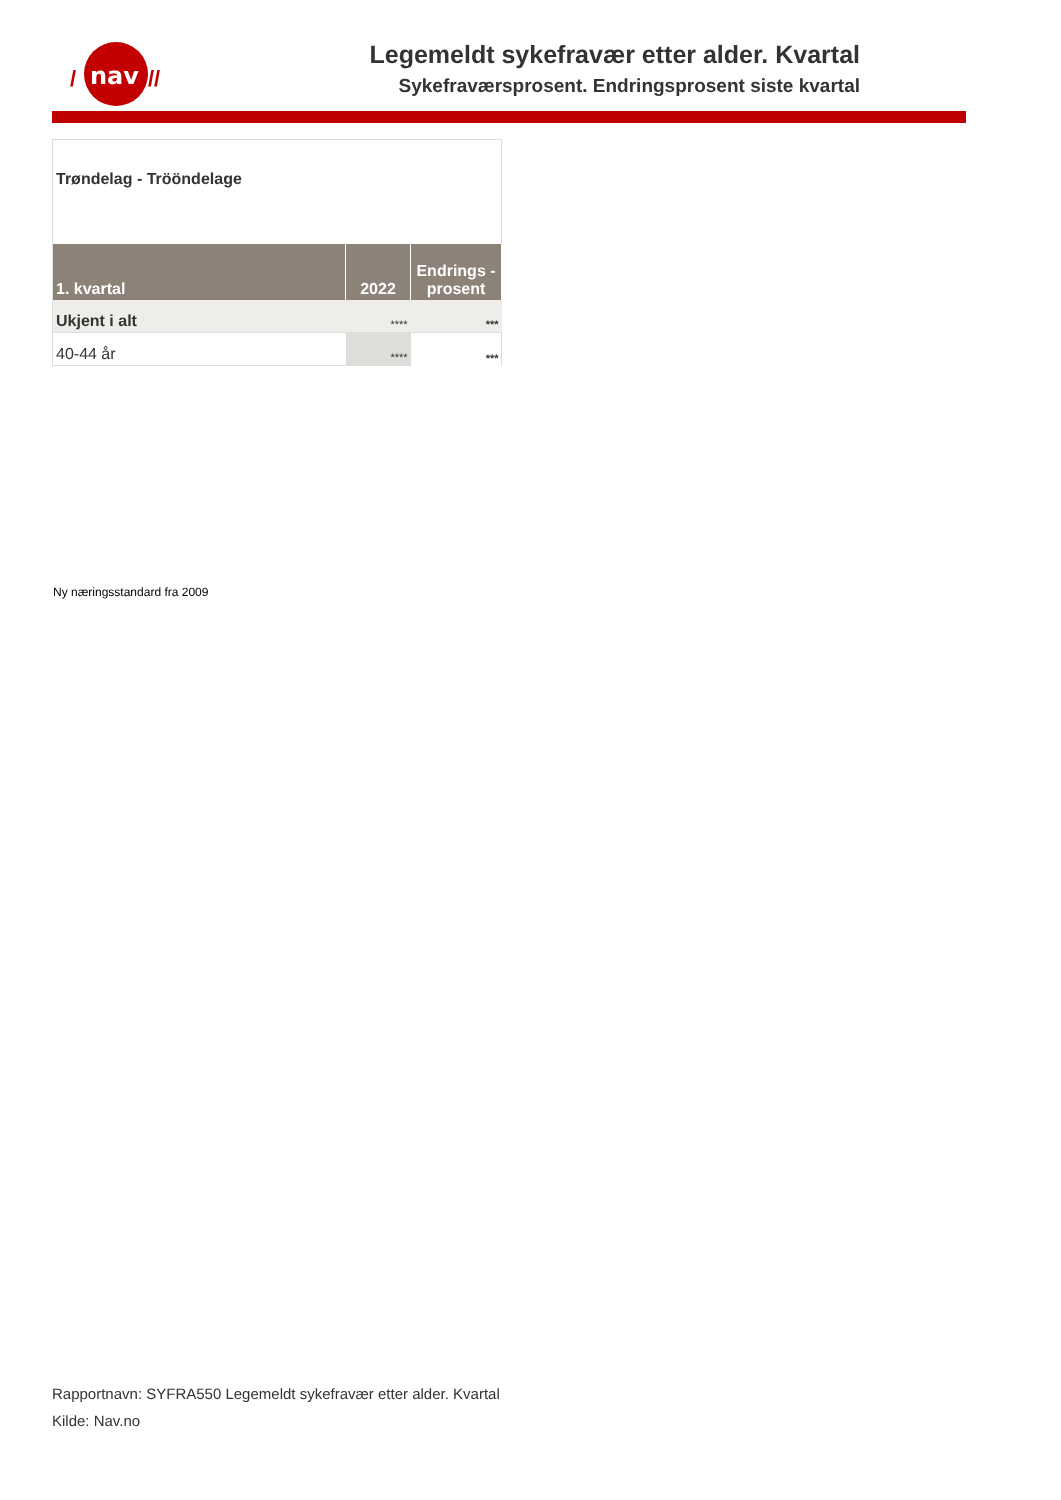nav
/
//
Legemeldt sykefravær etter alder. Kvartal
Sykefraværsprosent. Endringsprosent siste kvartal
Trøndelag - Tröönde­lage
| 1. kvartal | 2022 | Endrings -prosent |
| --- | --- | --- |
| Ukjent i alt | **** | *** |
| 40-44 år | **** | *** |
Ny næringsstandard fra 2009
Rapportnavn: SYFRA550 Legemeldt sykefravær etter alder. Kvartal
Kilde: Nav.no